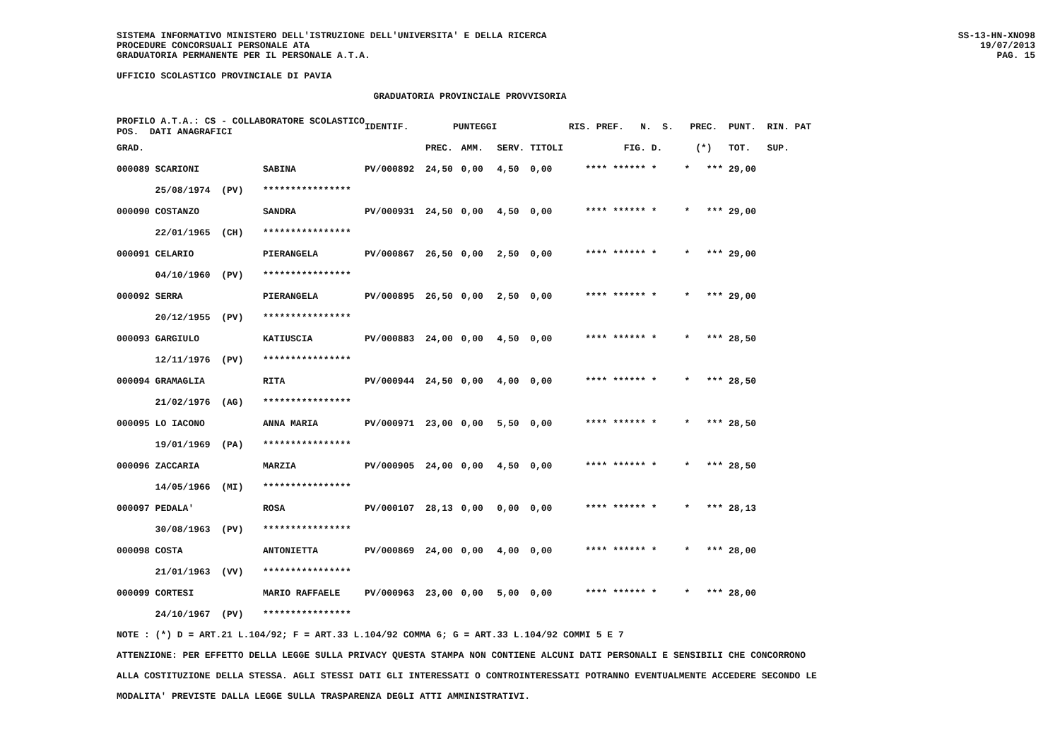SISTEMA INFORMATIVO MINISTERO DELL'ISTRUZIONE DELL'UNIVERSITA' E DELLA RICERCA
PROCEDURE CONCORSUALI PERSONALE ATA
GRADUATORIA PERMANENTE PER IL PERSONALE A.T.A.
SS-13-HN-XNO98
19/07/2013
PAG. 15
UFFICIO SCOLASTICO PROVINCIALE DI PAVIA
GRADUATORIA PROVINCIALE PROVVISORIA
| PROFILO A.T.A.: CS - COLLABORATORE SCOLASTICO POS. DATI ANAGRAFICI | | | IDENTIF. | PUNTEGGI | | | | RIS. PREF. N. S. | PREC. | PUNT. RIN. PAT |
| --- | --- | --- | --- | --- | --- | --- | --- | --- | --- | --- |
| GRAD. | | | | PREC. | AMM. | SERV. | TITOLI | FIG. D. | (*) | TOT. SUP. |
| 000089 SCARIONI | | SABINA | PV/000892 | 24,50 | 0,00 | 4,50 | 0,00 | **** ****** * * | *** | 29,00 |
| 25/08/1974 (PV) | | **************** | | | | | | | | |
| 000090 COSTANZO | | SANDRA | PV/000931 | 24,50 | 0,00 | 4,50 | 0,00 | **** ****** * * | *** | 29,00 |
| 22/01/1965 (CH) | | **************** | | | | | | | | |
| 000091 CELARIO | | PIERANGELA | PV/000867 | 26,50 | 0,00 | 2,50 | 0,00 | **** ****** * * | *** | 29,00 |
| 04/10/1960 (PV) | | **************** | | | | | | | | |
| 000092 SERRA | | PIERANGELA | PV/000895 | 26,50 | 0,00 | 2,50 | 0,00 | **** ****** * * | *** | 29,00 |
| 20/12/1955 (PV) | | **************** | | | | | | | | |
| 000093 GARGIULO | | KATIUSCIA | PV/000883 | 24,00 | 0,00 | 4,50 | 0,00 | **** ****** * * | *** | 28,50 |
| 12/11/1976 (PV) | | **************** | | | | | | | | |
| 000094 GRAMAGLIA | | RITA | PV/000944 | 24,50 | 0,00 | 4,00 | 0,00 | **** ****** * * | *** | 28,50 |
| 21/02/1976 (AG) | | **************** | | | | | | | | |
| 000095 LO IACONO | | ANNA MARIA | PV/000971 | 23,00 | 0,00 | 5,50 | 0,00 | **** ****** * * | *** | 28,50 |
| 19/01/1969 (PA) | | **************** | | | | | | | | |
| 000096 ZACCARIA | | MARZIA | PV/000905 | 24,00 | 0,00 | 4,50 | 0,00 | **** ****** * * | *** | 28,50 |
| 14/05/1966 (MI) | | **************** | | | | | | | | |
| 000097 PEDALA' | | ROSA | PV/000107 | 28,13 | 0,00 | 0,00 | 0,00 | **** ****** * * | *** | 28,13 |
| 30/08/1963 (PV) | | **************** | | | | | | | | |
| 000098 COSTA | | ANTONIETTA | PV/000869 | 24,00 | 0,00 | 4,00 | 0,00 | **** ****** * * | *** | 28,00 |
| 21/01/1963 (VV) | | **************** | | | | | | | | |
| 000099 CORTESI | | MARIO RAFFAELE | PV/000963 | 23,00 | 0,00 | 5,00 | 0,00 | **** ****** * * | *** | 28,00 |
| 24/10/1967 (PV) | | **************** | | | | | | | | |
NOTE : (*) D = ART.21 L.104/92; F = ART.33 L.104/92 COMMA 6; G = ART.33 L.104/92 COMMI 5 E 7
ATTENZIONE: PER EFFETTO DELLA LEGGE SULLA PRIVACY QUESTA STAMPA NON CONTIENE ALCUNI DATI PERSONALI E SENSIBILI CHE CONCORRONO
ALLA COSTITUZIONE DELLA STESSA. AGLI STESSI DATI GLI INTERESSATI O CONTROINTERESSATI POTRANNO EVENTUALMENTE ACCEDERE SECONDO LE
MODALITA' PREVISTE DALLA LEGGE SULLA TRASPARENZA DEGLI ATTI AMMINISTRATIVI.